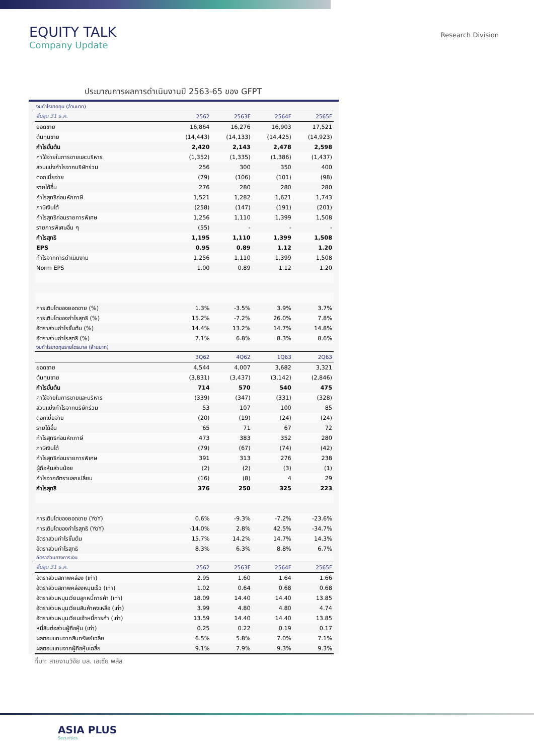EQUITY TALK
Company Update
Research Division
ประมาณการผลการดำเนินงานปี 2563-65 ของ GFPT
| งบกำไรขาดทุน (ล้านบาท) | | | | |
| สิ้นสุด 31 ธ.ค. | 2562 | 2563F | 2564F | 2565F |
| ยอดขาย | 16,864 | 16,276 | 16,903 | 17,521 |
| ต้นทุนขาย | (14,443) | (14,133) | (14,425) | (14,923) |
| กำไรขั้นต้น | 2,420 | 2,143 | 2,478 | 2,598 |
| ค่าใช้จ่ายในการขายและบริหาร | (1,352) | (1,335) | (1,386) | (1,437) |
| ส่วนแบ่งกำไรจากบริษัทร่วม | 256 | 300 | 350 | 400 |
| ดอกเบี้ยจ่าย | (79) | (106) | (101) | (98) |
| รายได้อื่น | 276 | 280 | 280 | 280 |
| กำไรสุทธิก่อนหักภาษี | 1,521 | 1,282 | 1,621 | 1,743 |
| ภาษีเงินได้ | (258) | (147) | (191) | (201) |
| กำไรสุทธิก่อนรายการพิเศษ | 1,256 | 1,110 | 1,399 | 1,508 |
| รายการพิเศษอื่น ๆ | (55) | - | - | - |
| กำไรสุทธิ | 1,195 | 1,110 | 1,399 | 1,508 |
| EPS | 0.95 | 0.89 | 1.12 | 1.20 |
| กำไรจากการดำเนินงาน | 1,256 | 1,110 | 1,399 | 1,508 |
| Norm EPS | 1.00 | 0.89 | 1.12 | 1.20 |
| การเติบโตของยอดขาย (%) | 1.3% | -3.5% | 3.9% | 3.7% |
| การเติบโตของกำไรสุทธิ (%) | 15.2% | -7.2% | 26.0% | 7.8% |
| อัตราส่วนกำไรขั้นต้น (%) | 14.4% | 13.2% | 14.7% | 14.8% |
| อัตราส่วนกำไรสุทธิ (%) | 7.1% | 6.8% | 8.3% | 8.6% |
| งบกำไรขาดทุนรายไตรมาส (ล้านบาท) | | | | |
| | 3Q62 | 4Q62 | 1Q63 | 2Q63 |
| ยอดขาย | 4,544 | 4,007 | 3,682 | 3,321 |
| ต้นทุนขาย | (3,831) | (3,437) | (3,142) | (2,846) |
| กำไรขั้นต้น | 714 | 570 | 540 | 475 |
| ค่าใช้จ่ายในการขายและบริหาร | (339) | (347) | (331) | (328) |
| ส่วนแบ่งกำไรจากบริษัทร่วม | 53 | 107 | 100 | 85 |
| ดอกเบี้ยจ่าย | (20) | (19) | (24) | (24) |
| รายได้อื่น | 65 | 71 | 67 | 72 |
| กำไรสุทธิก่อนหักภาษี | 473 | 383 | 352 | 280 |
| ภาษีเงินได้ | (79) | (67) | (74) | (42) |
| กำไรสุทธิก่อนรายการพิเศษ | 391 | 313 | 276 | 238 |
| ผู้ถือหุ้นส่วนน้อย | (2) | (2) | (3) | (1) |
| กำไรจากอัตราแลกเปลี่ยน | (16) | (8) | 4 | 29 |
| กำไรสุทธิ | 376 | 250 | 325 | 223 |
| การเติบโตของยอดขาย (YoY) | 0.6% | -9.3% | -7.2% | -23.6% |
| การเติบโตของกำไรสุทธิ (YoY) | -14.0% | 2.8% | 42.5% | -34.7% |
| อัตราส่วนกำไรขั้นต้น | 15.7% | 14.2% | 14.7% | 14.3% |
| อัตราส่วนกำไรสุทธิ | 8.3% | 6.3% | 8.8% | 6.7% |
| อัตราส่วนทางการเงิน | | | | |
| สิ้นสุด 31 ธ.ค. | 2562 | 2563F | 2564F | 2565F |
| อัตราส่วนสภาพคล่อง (เท่า) | 2.95 | 1.60 | 1.64 | 1.66 |
| อัตราส่วนสภาพคล่องหมุนเร็ว (เท่า) | 1.02 | 0.64 | 0.68 | 0.68 |
| อัตราส่วนหมุนเวียนลูกหนี้การค้า (เท่า) | 18.09 | 14.40 | 14.40 | 13.85 |
| อัตราส่วนหมุนเวียนสินค้าคงเหลือ (เท่า) | 3.99 | 4.80 | 4.80 | 4.74 |
| อัตราส่วนหมุนเวียนเจ้าหนี้การค้า (เท่า) | 13.59 | 14.40 | 14.40 | 13.85 |
| หนี้สินต่อส่วนผู้ถือหุ้น (เท่า) | 0.25 | 0.22 | 0.19 | 0.17 |
| ผลตอบแทนจากสินทรัพย์เฉลี่ย | 6.5% | 5.8% | 7.0% | 7.1% |
| ผลตอบแทนจากผู้ถือหุ้นเฉลี่ย | 9.1% | 7.9% | 9.3% | 9.3% |
ที่มา: สายงานวิจัย บล. เอเซีย พลัส
ASIA PLUS
Securities